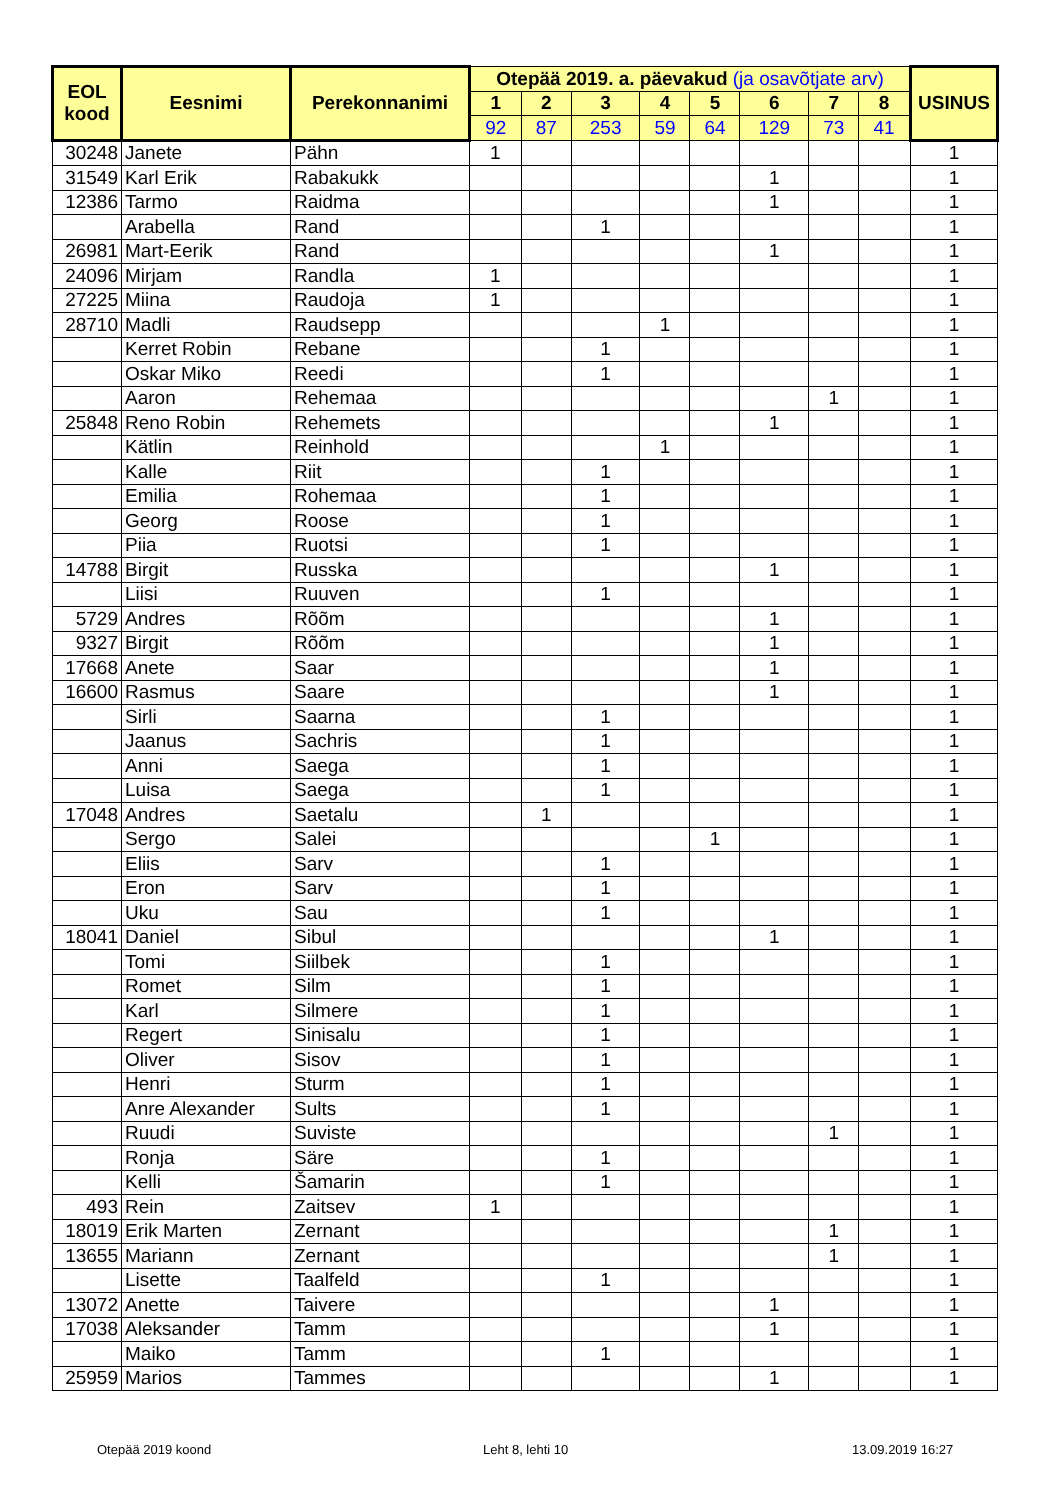| EOL kood | Eesnimi | Perekonnanimi | Otepää 2019. a. päevakud (ja osavõtjate arv) | | | | | | | | USINUS |
| --- | --- | --- | --- | --- | --- | --- | --- | --- | --- | --- | --- |
| | | | 1 | 2 | 3 | 4 | 5 | 6 | 7 | 8 | |
| | | | 92 | 87 | 253 | 59 | 64 | 129 | 73 | 41 | |
| 30248 | Janete | Pähn | 1 | | | | | | | | 1 |
| 31549 | Karl Erik | Rabakukk | | | | | | 1 | | | 1 |
| 12386 | Tarmo | Raidma | | | | | | 1 | | | 1 |
| | Arabella | Rand | | | 1 | | | | | | 1 |
| 26981 | Mart-Eerik | Rand | | | | | | 1 | | | 1 |
| 24096 | Mirjam | Randla | 1 | | | | | | | | 1 |
| 27225 | Miina | Raudoja | 1 | | | | | | | | 1 |
| 28710 | Madli | Raudsepp | | | | 1 | | | | | 1 |
| | Kerret Robin | Rebane | | | 1 | | | | | | 1 |
| | Oskar Miko | Reedi | | | 1 | | | | | | 1 |
| | Aaron | Rehemaa | | | | | | | 1 | | 1 |
| 25848 | Reno Robin | Rehemets | | | | | | 1 | | | 1 |
| | Kätlin | Reinhold | | | | 1 | | | | | 1 |
| | Kalle | Riit | | | 1 | | | | | | 1 |
| | Emilia | Rohemaa | | | 1 | | | | | | 1 |
| | Georg | Roose | | | 1 | | | | | | 1 |
| | Piia | Ruotsi | | | 1 | | | | | | 1 |
| 14788 | Birgit | Russka | | | | | | 1 | | | 1 |
| | Liisi | Ruuven | | | 1 | | | | | | 1 |
| 5729 | Andres | Rõõm | | | | | | 1 | | | 1 |
| 9327 | Birgit | Rõõm | | | | | | 1 | | | 1 |
| 17668 | Anete | Saar | | | | | | 1 | | | 1 |
| 16600 | Rasmus | Saare | | | | | | 1 | | | 1 |
| | Sirli | Saarna | | | 1 | | | | | | 1 |
| | Jaanus | Sachris | | | 1 | | | | | | 1 |
| | Anni | Saega | | | 1 | | | | | | 1 |
| | Luisa | Saega | | | 1 | | | | | | 1 |
| 17048 | Andres | Saetalu | | 1 | | | | | | | 1 |
| | Sergo | Salei | | | | | 1 | | | | 1 |
| | Eliis | Sarv | | | 1 | | | | | | 1 |
| | Eron | Sarv | | | 1 | | | | | | 1 |
| | Uku | Sau | | | 1 | | | | | | 1 |
| 18041 | Daniel | Sibul | | | | | | 1 | | | 1 |
| | Tomi | Siilbek | | | 1 | | | | | | 1 |
| | Romet | Silm | | | 1 | | | | | | 1 |
| | Karl | Silmere | | | 1 | | | | | | 1 |
| | Regert | Sinisalu | | | 1 | | | | | | 1 |
| | Oliver | Sisov | | | 1 | | | | | | 1 |
| | Henri | Sturm | | | 1 | | | | | | 1 |
| | Anre Alexander | Sults | | | 1 | | | | | | 1 |
| | Ruudi | Suviste | | | | | | | 1 | | 1 |
| | Ronja | Säre | | | 1 | | | | | | 1 |
| | Kelli | Šamarin | | | 1 | | | | | | 1 |
| 493 | Rein | Zaitsev | 1 | | | | | | | | 1 |
| 18019 | Erik Marten | Zernant | | | | | | | 1 | | 1 |
| 13655 | Mariann | Zernant | | | | | | | 1 | | 1 |
| | Lisette | Taalfeld | | | 1 | | | | | | 1 |
| 13072 | Anette | Taivere | | | | | | 1 | | | 1 |
| 17038 | Aleksander | Tamm | | | | | | 1 | | | 1 |
| | Maiko | Tamm | | | 1 | | | | | | 1 |
| 25959 | Marios | Tammes | | | | | | 1 | | | 1 |
Otepää 2019 koond Leht 8, lehti 10 13.09.2019 16:27